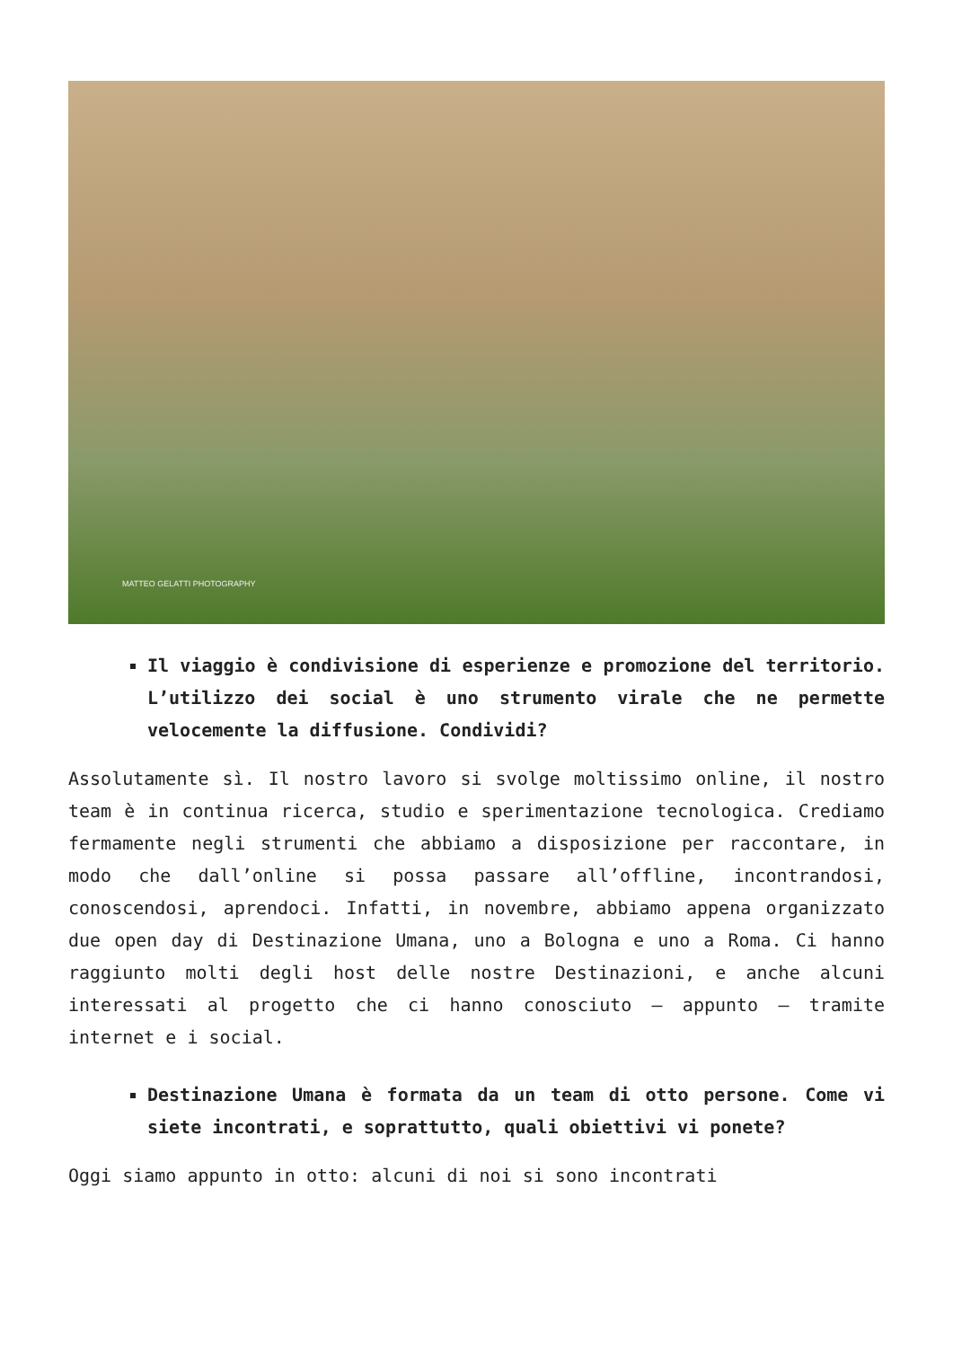MATTEO GELATTI PHOTOGRAPHY
Il viaggio è condivisione di esperienze e promozione del territorio. L’utilizzo dei social è uno strumento virale che ne permette velocemente la diffusione. Condividi?
Assolutamente sì. Il nostro lavoro si svolge moltissimo online, il nostro team è in continua ricerca, studio e sperimentazione tecnologica. Crediamo fermamente negli strumenti che abbiamo a disposizione per raccontare, in modo che dall’online si possa passare all’offline, incontrandosi, conoscendosi, aprendoci. Infatti, in novembre, abbiamo appena organizzato due open day di Destinazione Umana, uno a Bologna e uno a Roma. Ci hanno raggiunto molti degli host delle nostre Destinazioni, e anche alcuni interessati al progetto che ci hanno conosciuto – appunto – tramite internet e i social.
Destinazione Umana è formata da un team di otto persone. Come vi siete incontrati, e soprattutto, quali obiettivi vi ponete?
Oggi siamo appunto in otto: alcuni di noi si sono incontrati